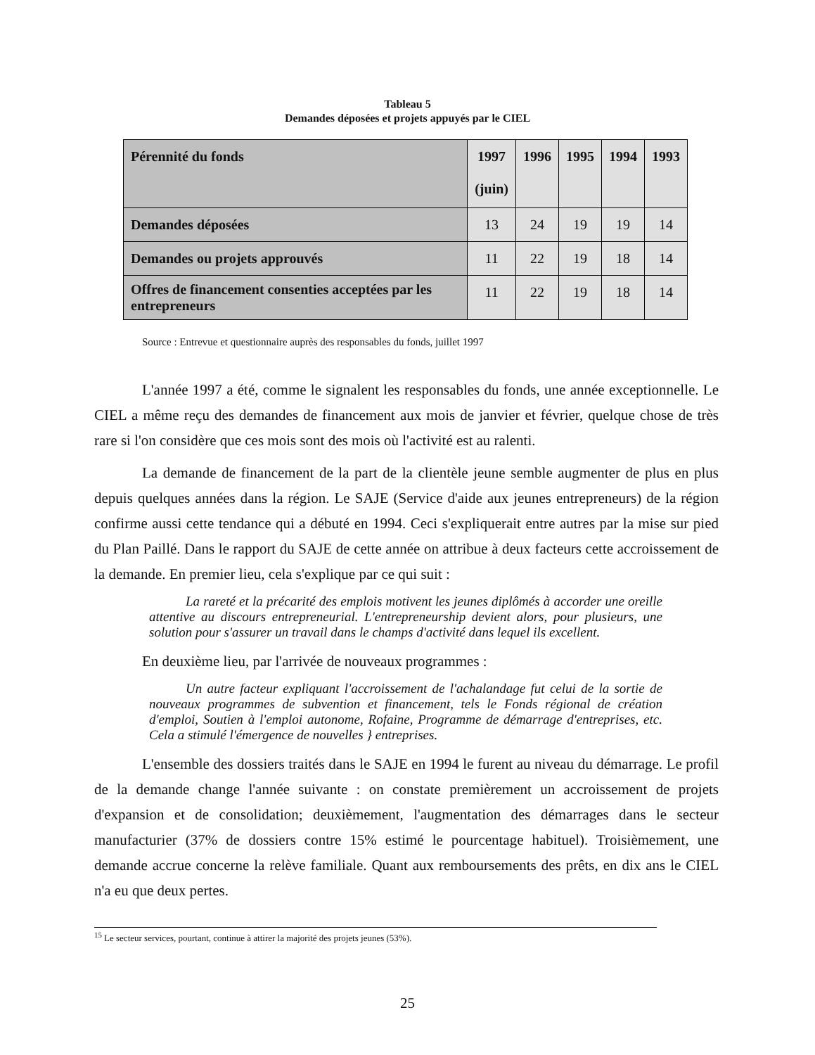Tableau 5
Demandes déposées et projets appuyés par le CIEL
| Pérennité du fonds | 1997 (juin) | 1996 | 1995 | 1994 | 1993 |
| --- | --- | --- | --- | --- | --- |
| Demandes déposées | 13 | 24 | 19 | 19 | 14 |
| Demandes ou projets approuvés | 11 | 22 | 19 | 18 | 14 |
| Offres de financement consenties acceptées par les entrepreneurs | 11 | 22 | 19 | 18 | 14 |
Source : Entrevue et questionnaire auprès des responsables du fonds, juillet 1997
L'année 1997 a été, comme le signalent les responsables du fonds, une année exceptionnelle. Le CIEL a même reçu des demandes de financement aux mois de janvier et février, quelque chose de très rare si l'on considère que ces mois sont des mois où l'activité est au ralenti.
La demande de financement de la part de la clientèle jeune semble augmenter de plus en plus depuis quelques années dans la région. Le SAJE (Service d'aide aux jeunes entrepreneurs) de la région confirme aussi cette tendance qui a débuté en 1994. Ceci s'expliquerait entre autres par la mise sur pied du Plan Paillé. Dans le rapport du SAJE de cette année on attribue à deux facteurs cette accroissement de la demande. En premier lieu, cela s'explique par ce qui suit :
La rareté et la précarité des emplois motivent les jeunes diplômés à accorder une oreille attentive au discours entrepreneurial. L'entrepreneurship devient alors, pour plusieurs, une solution pour s'assurer un travail dans le champs d'activité dans lequel ils excellent.
En deuxième lieu, par l'arrivée de nouveaux programmes :
Un autre facteur expliquant l'accroissement de l'achalandage fut celui de la sortie de nouveaux programmes de subvention et financement, tels le Fonds régional de création d'emploi, Soutien à l'emploi autonome, Rofaine, Programme de démarrage d'entreprises, etc. Cela a stimulé l'émergence de nouvelles } entreprises.
L'ensemble des dossiers traités dans le SAJE en 1994 le furent au niveau du démarrage. Le profil de la demande change l'année suivante : on constate premièrement un accroissement de projets d'expansion et de consolidation; deuxièmement, l'augmentation des démarrages dans le secteur manufacturier (37% de dossiers contre 15% estimé le pourcentage habituel). Troisièmement, une demande accrue concerne la relève familiale. Quant aux remboursements des prêts, en dix ans le CIEL n'a eu que deux pertes.
<sup>15</sup> Le secteur services, pourtant, continue à attirer la majorité des projets jeunes (53%).
25